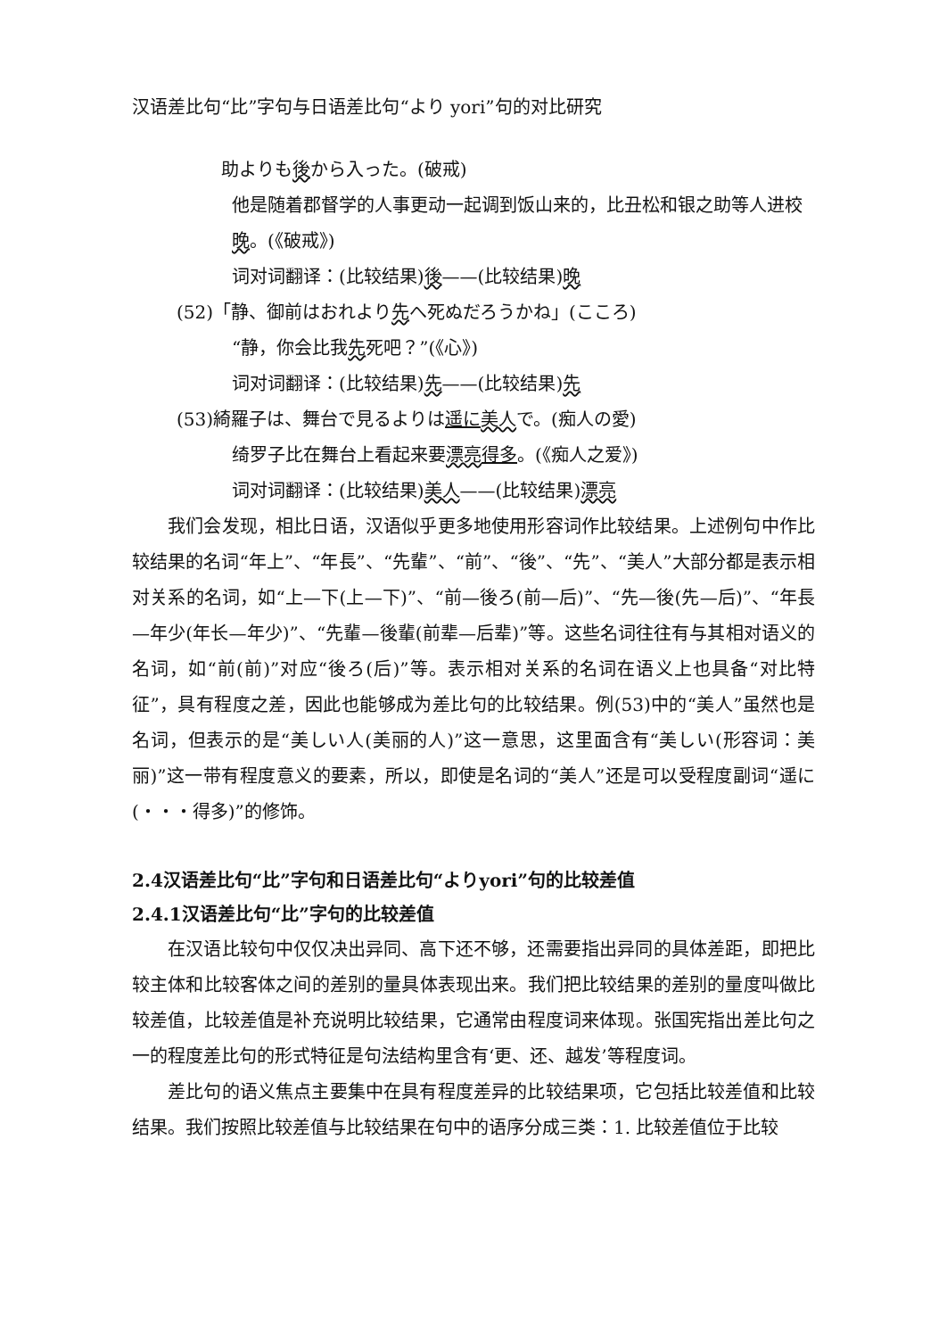汉语差比句“比”字句与日语差比句“より yori”句的对比研究
助よりも後から入った。(破戒)
他是随着郡督学的人事更动一起调到饭山来的，比丑松和银之助等人进校
晚。(《破戒》)
词对词翻译：(比较结果)後——(比较结果)晚
(52)「静、御前はおれより先へ死ぬだろうかね」(こころ)
“静，你会比我先死吧？”(《心》)
词对词翻译：(比较结果)先——(比较结果)先
(53)綺羅子は、舞台で見るよりは遥に 美人で。(痴人の愛)
绮罗子比在舞台上看起来要漂亮 得多。(《痴人之爱》)
词对词翻译：(比较结果)美人——(比较结果)漂亮
我们会发现，相比日语，汉语似乎更多地使用形容词作比较结果。上述例句中作比较结果的名词“年上”、“年長”、“先輩”、“前”、“後”、“先”、“美人”大部分都是表示相对关系的名词，如“上—下(上—下)”、“前—後ろ(前—后)”、“先—後(先—后)”、“年長—年少(年长—年少)”、“先輩—後輩(前辈—后辈)”等。这些名词往往有与其相对语义的名词，如“前(前)”对应“後ろ(后)”等。表示相对关系的名词在语义上也具备“对比特征”，具有程度之差，因此也能够成为差比句的比较结果。例(53)中的“美人”虽然也是名词，但表示的是“美しい人(美丽的人)”这一意思，这里面含有“美しい(形容词：美丽)”这一带有程度意义的要素，所以，即使是名词的“美人”还是可以受程度副词“遥に(・・・得多)”的修饰。
2.4汉语差比句“比”字句和日语差比句“よりyori”句的比较差值
2.4.1汉语差比句“比”字句的比较差值
在汉语比较句中仅仅决出异同、高下还不够，还需要指出异同的具体差距，即把比较主体和比较客体之间的差别的量具体表现出来。我们把比较结果的差别的量度叫做比较差值，比较差值是补充说明比较结果，它通常由程度词来体现。张国宪指出差比句之一的程度差比句的形式特征是句法结构里含有‘更、还、越发’等程度词。
差比句的语义焦点主要集中在具有程度差异的比较结果项，它包括比较差值和比较结果。我们按照比较差值与比较结果在句中的语序分成三类：1. 比较差值位于比较